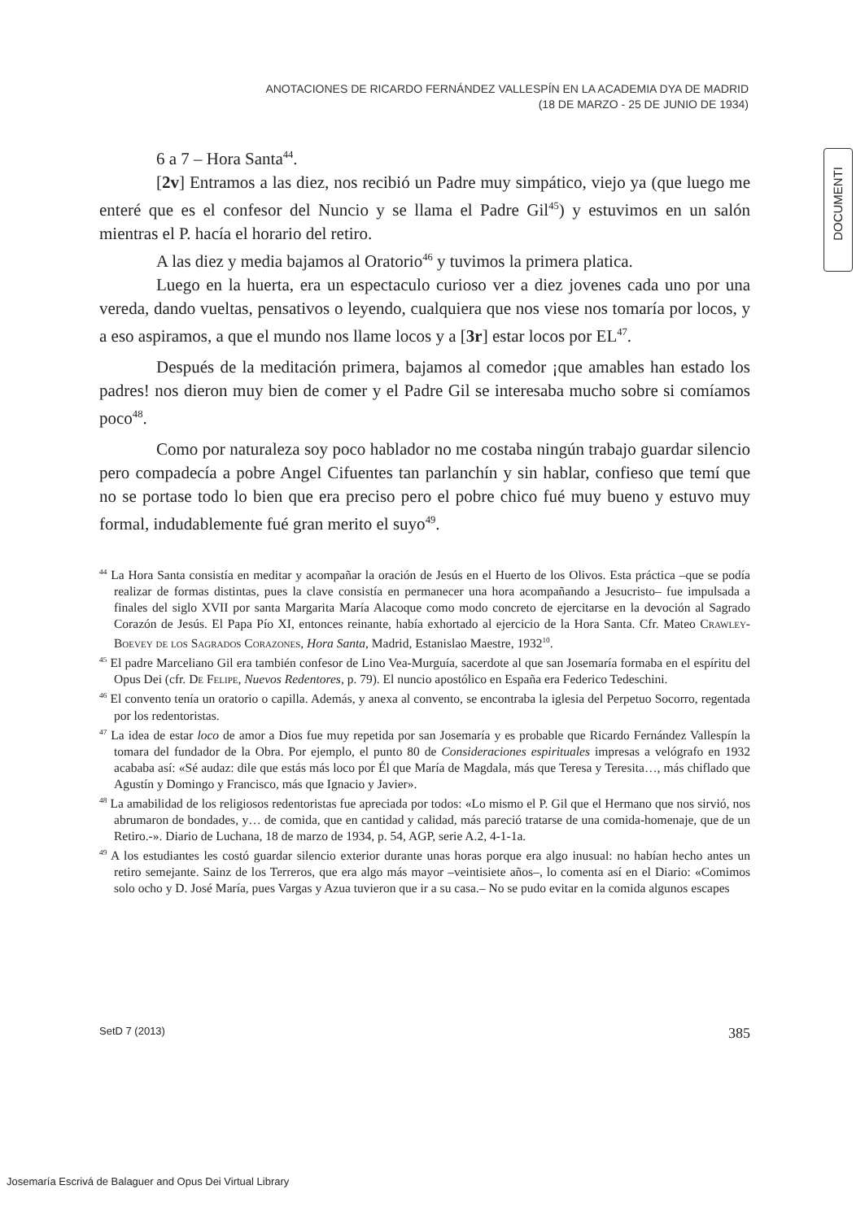ANOTACIONES DE RICARDO FERNÁNDEZ VALLESPÍN EN LA ACADEMIA DYA DE MADRID
(18 DE MARZO - 25 DE JUNIO DE 1934)
DOCUMENTI
6 a 7 – Hora Santa<sup>44</sup>.
[2v] Entramos a las diez, nos recibió un Padre muy simpático, viejo ya (que luego me enteré que es el confesor del Nuncio y se llama el Padre Gil<sup>45</sup>) y estuvimos en un salón mientras el P. hacía el horario del retiro.
A las diez y media bajamos al Oratorio<sup>46</sup> y tuvimos la primera platica.
Luego en la huerta, era un espectaculo curioso ver a diez jovenes cada uno por una vereda, dando vueltas, pensativos o leyendo, cualquiera que nos viese nos tomaría por locos, y a eso aspiramos, a que el mundo nos llame locos y a [3r] estar locos por EL<sup>47</sup>.
Después de la meditación primera, bajamos al comedor ¡que amables han estado los padres! nos dieron muy bien de comer y el Padre Gil se interesaba mucho sobre si comíamos poco<sup>48</sup>.
Como por naturaleza soy poco hablador no me costaba ningún trabajo guardar silencio pero compadecía a pobre Angel Cifuentes tan parlanchín y sin hablar, confieso que temí que no se portase todo lo bien que era preciso pero el pobre chico fué muy bueno y estuvo muy formal, indudablemente fué gran merito el suyo<sup>49</sup>.
<sup>44</sup> La Hora Santa consistía en meditar y acompañar la oración de Jesús en el Huerto de los Olivos. Esta práctica –que se podía realizar de formas distintas, pues la clave consistía en permanecer una hora acompañando a Jesucristo– fue impulsada a finales del siglo XVII por santa Margarita María Alacoque como modo concreto de ejercitarse en la devoción al Sagrado Corazón de Jesús. El Papa Pío XI, entonces reinante, había exhortado al ejercicio de la Hora Santa. Cfr. Mateo Crawley-Boevey de los Sagrados Corazones, Hora Santa, Madrid, Estanislao Maestre, 1932<sup>10</sup>.
<sup>45</sup> El padre Marceliano Gil era también confesor de Lino Vea-Murguía, sacerdote al que san Josemaría formaba en el espíritu del Opus Dei (cfr. De Felipe, Nuevos Redentores, p. 79). El nuncio apostólico en España era Federico Tedeschini.
<sup>46</sup> El convento tenía un oratorio o capilla. Además, y anexa al convento, se encontraba la iglesia del Perpetuo Socorro, regentada por los redentoristas.
<sup>47</sup> La idea de estar loco de amor a Dios fue muy repetida por san Josemaría y es probable que Ricardo Fernández Vallespín la tomara del fundador de la Obra. Por ejemplo, el punto 80 de Consideraciones espirituales impresas a velógrafo en 1932 acababa así: «Sé audaz: dile que estás más loco por Él que María de Magdala, más que Teresa y Teresita…, más chiflado que Agustín y Domingo y Francisco, más que Ignacio y Javier».
<sup>48</sup> La amabilidad de los religiosos redentoristas fue apreciada por todos: «Lo mismo el P. Gil que el Hermano que nos sirvió, nos abrumaron de bondades, y… de comida, que en cantidad y calidad, más pareció tratarse de una comida-homenaje, que de un Retiro.-». Diario de Luchana, 18 de marzo de 1934, p. 54, AGP, serie A.2, 4-1-1a.
<sup>49</sup> A los estudiantes les costó guardar silencio exterior durante unas horas porque era algo inusual: no habían hecho antes un retiro semejante. Sainz de los Terreros, que era algo más mayor –veintisiete años–, lo comenta así en el Diario: «Comimos solo ocho y D. José María, pues Vargas y Azua tuvieron que ir a su casa.– No se pudo evitar en la comida algunos escapes
SetD 7 (2013) 385
Josemaría Escrivá de Balaguer and Opus Dei Virtual Library